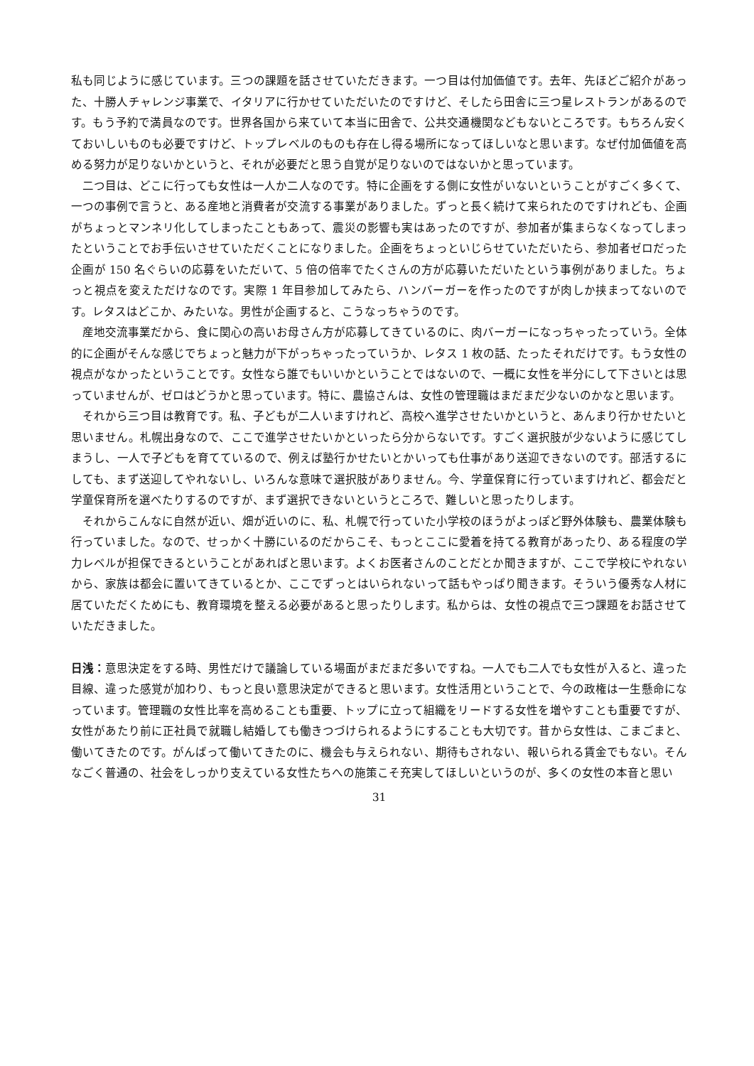私も同じように感じています。三つの課題を話させていただきます。一つ目は付加価値です。去年、先ほどご紹介があった、十勝人チャレンジ事業で、イタリアに行かせていただいたのですけど、そしたら田舎に三つ星レストランがあるのです。もう予約で満員なのです。世界各国から来ていて本当に田舎で、公共交通機関などもないところです。もちろん安くておいしいものも必要ですけど、トップレベルのものも存在し得る場所になってほしいなと思います。なぜ付加価値を高める努力が足りないかというと、それが必要だと思う自覚が足りないのではないかと思っています。
二つ目は、どこに行っても女性は一人か二人なのです。特に企画をする側に女性がいないということがすごく多くて、一つの事例で言うと、ある産地と消費者が交流する事業がありました。ずっと長く続けて来られたのですけれども、企画がちょっとマンネリ化してしまったこともあって、震災の影響も実はあったのですが、参加者が集まらなくなってしまったということでお手伝いさせていただくことになりました。企画をちょっといじらせていただいたら、参加者ゼロだった企画が 150 名ぐらいの応募をいただいて、5 倍の倍率でたくさんの方が応募いただいたという事例がありました。ちょっと視点を変えただけなのです。実際 1 年目参加してみたら、ハンバーガーを作ったのですが肉しか挟まってないのです。レタスはどこか、みたいな。男性が企画すると、こうなっちゃうのです。
産地交流事業だから、食に関心の高いお母さん方が応募してきているのに、肉バーガーになっちゃったっていう。全体的に企画がそんな感じでちょっと魅力が下がっちゃったっていうか、レタス 1 枚の話、たったそれだけです。もう女性の視点がなかったということです。女性なら誰でもいいかということではないので、一概に女性を半分にして下さいとは思っていませんが、ゼロはどうかと思っています。特に、農協さんは、女性の管理職はまだまだ少ないのかなと思います。
それから三つ目は教育です。私、子どもが二人いますけれど、高校へ進学させたいかというと、あんまり行かせたいと思いません。札幌出身なので、ここで進学させたいかといったら分からないです。すごく選択肢が少ないように感じてしまうし、一人で子どもを育てているので、例えば塾行かせたいとかいっても仕事があり送迎できないのです。部活するにしても、まず送迎してやれないし、いろんな意味で選択肢がありません。今、学童保育に行っていますけれど、都会だと学童保育所を選べたりするのですが、まず選択できないというところで、難しいと思ったりします。
それからこんなに自然が近い、畑が近いのに、私、札幌で行っていた小学校のほうがよっぽど野外体験も、農業体験も行っていました。なので、せっかく十勝にいるのだからこそ、もっとここに愛着を持てる教育があったり、ある程度の学力レベルが担保できるということがあればと思います。よくお医者さんのことだとか聞きますが、ここで学校にやれないから、家族は都会に置いてきているとか、ここでずっとはいられないって話もやっぱり聞きます。そういう優秀な人材に居ていただくためにも、教育環境を整える必要があると思ったりします。私からは、女性の視点で三つ課題をお話させていただきました。
日浅：意思決定をする時、男性だけで議論している場面がまだまだ多いですね。一人でも二人でも女性が入ると、違った目線、違った感覚が加わり、もっと良い意思決定ができると思います。女性活用ということで、今の政権は一生懸命になっています。管理職の女性比率を高めることも重要、トップに立って組織をリードする女性を増やすことも重要ですが、女性があたり前に正社員で就職し結婚しても働きつづけられるようにすることも大切です。昔から女性は、こまごまと、働いてきたのです。がんばって働いてきたのに、機会も与えられない、期待もされない、報いられる賃金でもない。そんなごく普通の、社会をしっかり支えている女性たちへの施策こそ充実してほしいというのが、多くの女性の本音と思い
31